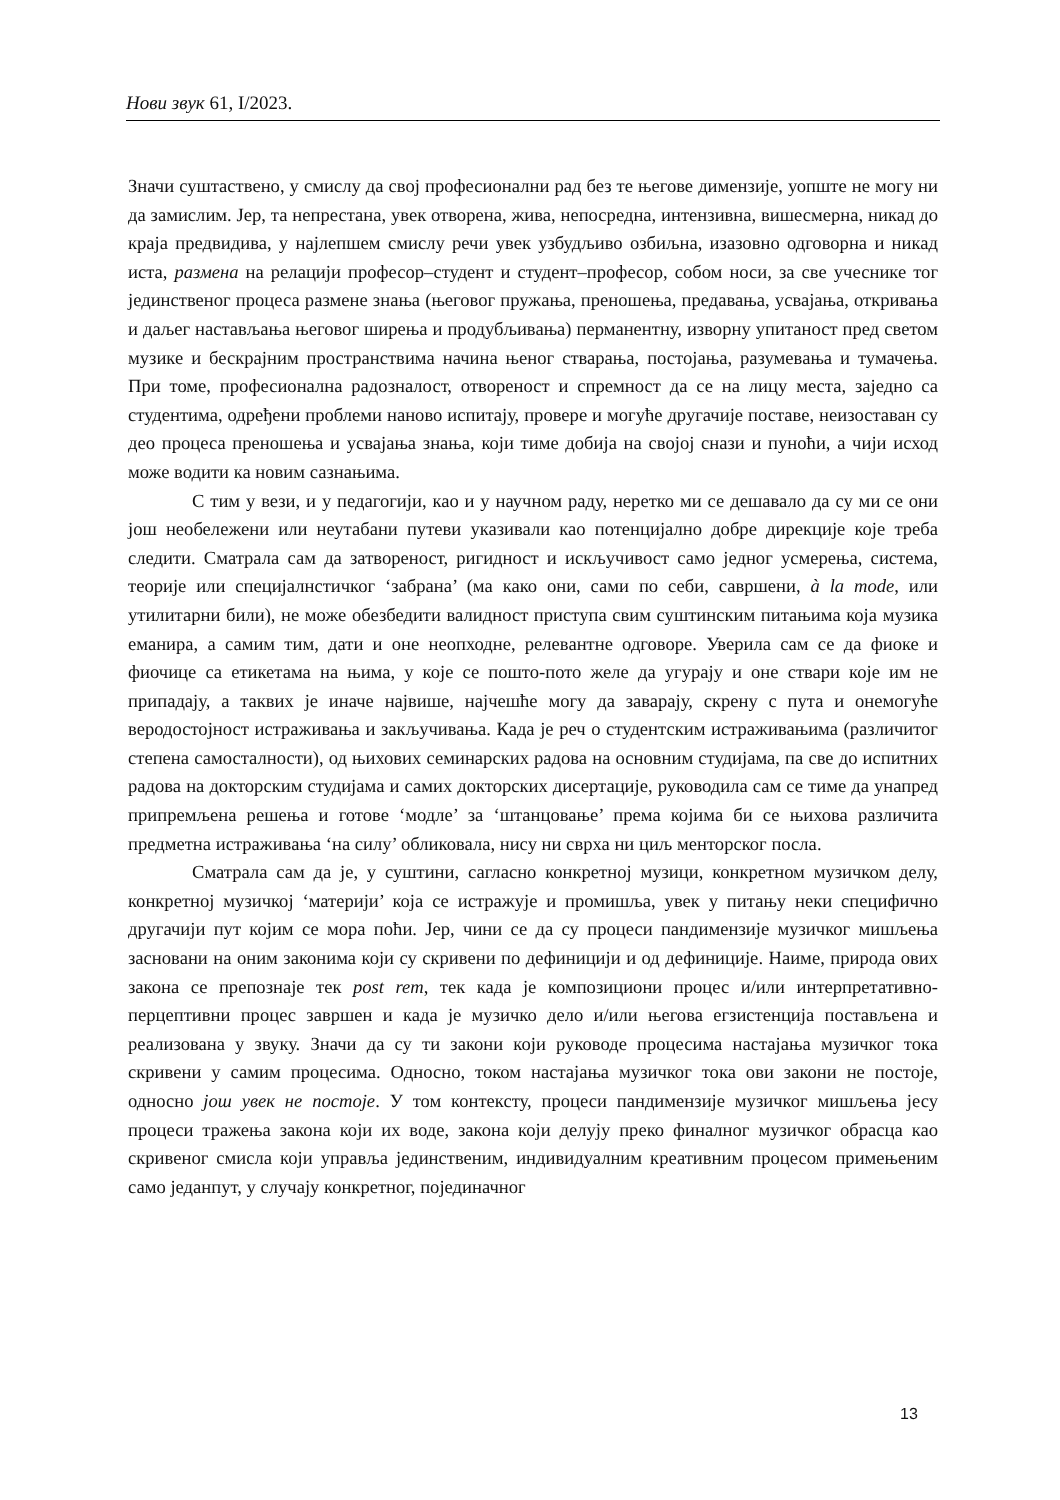Нови звук 61, I/2023.
Значи суштаствено, у смислу да свој професионални рад без те његове димензије, уопште не могу ни да замислим. Јер, та непрестана, увек отворена, жива, непосредна, интензивна, вишесмерна, никад до краја предвидива, у најлепшем смислу речи увек узбудљиво озбиљна, изазовно одговорна и никад иста, размена на релацији професор–студент и студент–професор, собом носи, за све учеснике тог јединственог процеса размене знања (његовог пружања, преношења, предавања, усвајања, откривања и даљег настављања његовог ширења и продубљивања) перманентну, изворну упитаност пред светом музике и бескрајним пространствима начина њеног стварања, постојања, разумевања и тумачења. При томе, професионална радозналост, отвореност и спремност да се на лицу места, заједно са студентима, одређени проблеми наново испитају, провере и могуће другачије поставе, неизоставан су део процеса преношења и усвајања знања, који тиме добија на својој снази и пуноћи, а чији исход може водити ка новим сазнањима.
С тим у вези, и у педагогији, као и у научном раду, неретко ми се дешавало да су ми се они још необележени или неутабани путеви указивали као потенцијално добре дирекције које треба следити. Сматрала сам да затвореност, ригидност и искључивост само једног усмерења, система, теорије или специјалнстичког ‘забрана’ (ма како они, сами по себи, савршени, à la mode, или утилитарни били), не може обезбедити валидност приступа свим суштинским питањима која музика еманира, а самим тим, дати и оне неопходне, релевантне одговоре. Уверила сам се да фиоке и фиочице са етикетама на њима, у које се пошто-пото желе да угурају и оне ствари које им не припадају, а таквих је иначе највише, најчешће могу да заварају, скрену с пута и онемогуће веродостојност истраживања и закључивања. Када је реч о студентским истраживањима (различитог степена самосталности), од њихових семинарских радова на основним студијама, па све до испитних радова на докторским студијама и самих докторских дисертације, руководила сам се тиме да унапред припремљена решења и готове ‘модле’ за ‘штанцовање’ према којима би се њихова различита предметна истраживања ‘на силу’ обликовала, нису ни сврха ни циљ менторског посла.
Сматрала сам да је, у суштини, сагласно конкретној музици, конкретном музичком делу, конкретној музичкој ‘материји’ која се истражује и промишља, увек у питању неки специфично другачији пут којим се мора поћи. Јер, чини се да су процеси пандимензије музичког мишљења засновани на оним законима који су скривени по дефиницији и од дефиниције. Наиме, природа ових закона се препознаје тек post rem, тек када је композициони процес и/или интерпретативно-перцептивни процес завршен и када је музичко дело и/или његова егзистенција постављена и реализована у звуку. Значи да су ти закони који руководе процесима настајања музичког тока скривени у самим процесима. Односно, током настајања музичког тока ови закони не постоје, односно још увек не постоје. У том контексту, процеси пандимензије музичког мишљења јесу процеси тражења закона који их воде, закона који делују преко финалног музичког обрасца као скривеног смисла који управља јединственим, индивидуалним креативним процесом примењеним само једанпут, у случају конкретног, појединачног
13